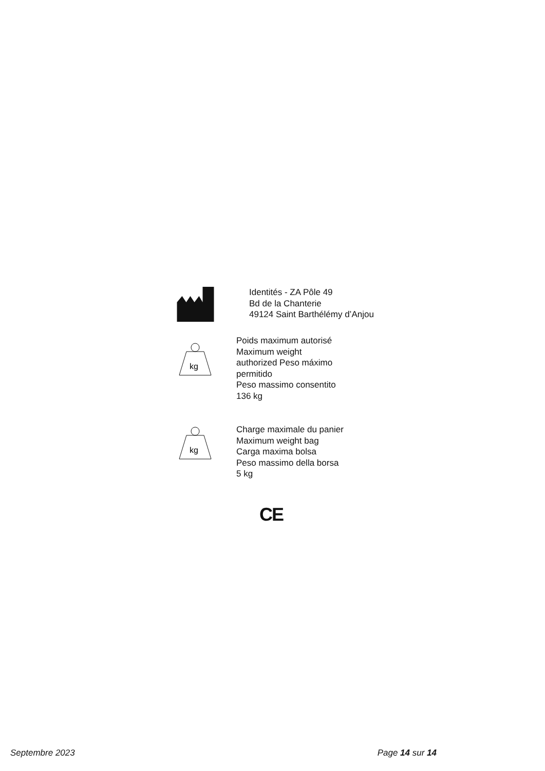Identités - ZA Pôle 49
Bd de la Chanterie
49124 Saint Barthélémy d’Anjou
kg
Poids maximum autorisé
Maximum weight
authorized Peso máximo
permitido
Peso massimo consentito
136 kg
kg
Charge maximale du panier
Maximum weight bag
Carga maxima bolsa
Peso massimo della borsa
5 kg
CE
Septembre 2023 Page 14 sur 14